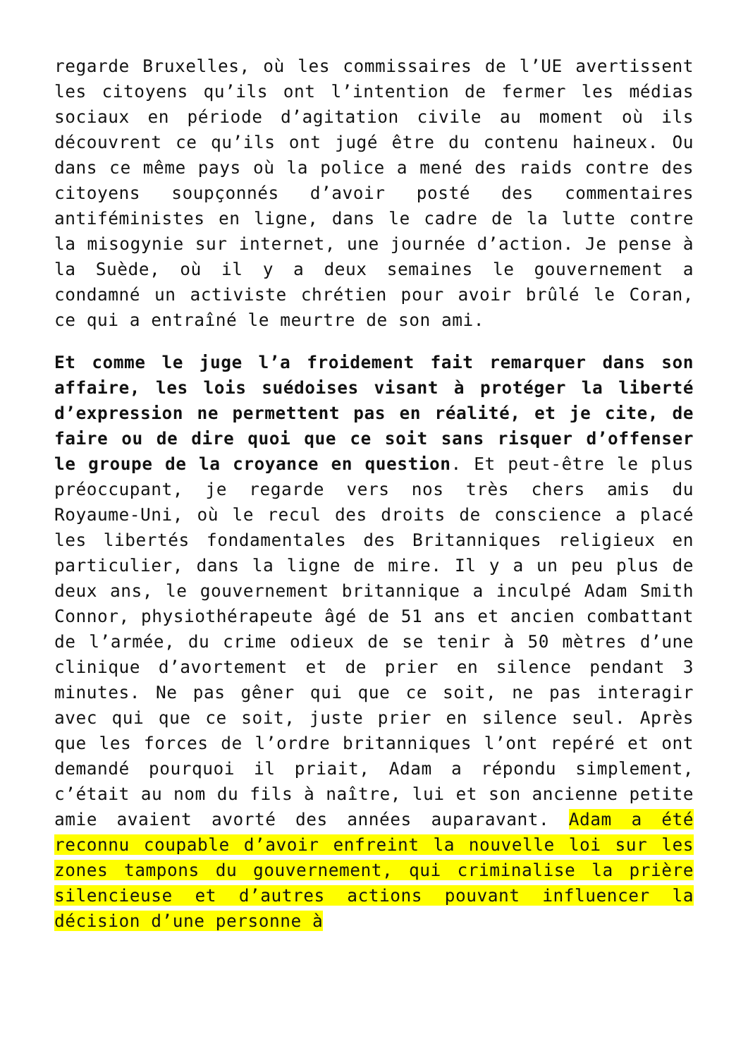regarde Bruxelles, où les commissaires de l’UE avertissent les citoyens qu’ils ont l’intention de fermer les médias sociaux en période d’agitation civile au moment où ils découvrent ce qu’ils ont jugé être du contenu haineux. Ou dans ce même pays où la police a mené des raids contre des citoyens soupçonnés d’avoir posté des commentaires antiféministes en ligne, dans le cadre de la lutte contre la misogynie sur internet, une journée d’action. Je pense à la Suède, où il y a deux semaines le gouvernement a condamné un activiste chrétien pour avoir brûlé le Coran, ce qui a entraîné le meurtre de son ami.
Et comme le juge l’a froidement fait remarquer dans son affaire, les lois suédoises visant à protéger la liberté d’expression ne permettent pas en réalité, et je cite, de faire ou de dire quoi que ce soit sans risquer d’offenser le groupe de la croyance en question. Et peut-être le plus préoccupant, je regarde vers nos très chers amis du Royaume-Uni, où le recul des droits de conscience a placé les libertés fondamentales des Britanniques religieux en particulier, dans la ligne de mire. Il y a un peu plus de deux ans, le gouvernement britannique a inculpé Adam Smith Connor, physiothérapeute âgé de 51 ans et ancien combattant de l’armée, du crime odieux de se tenir à 50 mètres d’une clinique d’avortement et de prier en silence pendant 3 minutes. Ne pas gêner qui que ce soit, ne pas interagir avec qui que ce soit, juste prier en silence seul. Après que les forces de l’ordre britanniques l’ont repéré et ont demandé pourquoi il priait, Adam a répondu simplement, c’était au nom du fils à naître, lui et son ancienne petite amie avaient avorté des années auparavant. Adam a été reconnu coupable d’avoir enfreint la nouvelle loi sur les zones tampons du gouvernement, qui criminalise la prière silencieuse et d’autres actions pouvant influencer la décision d’une personne à